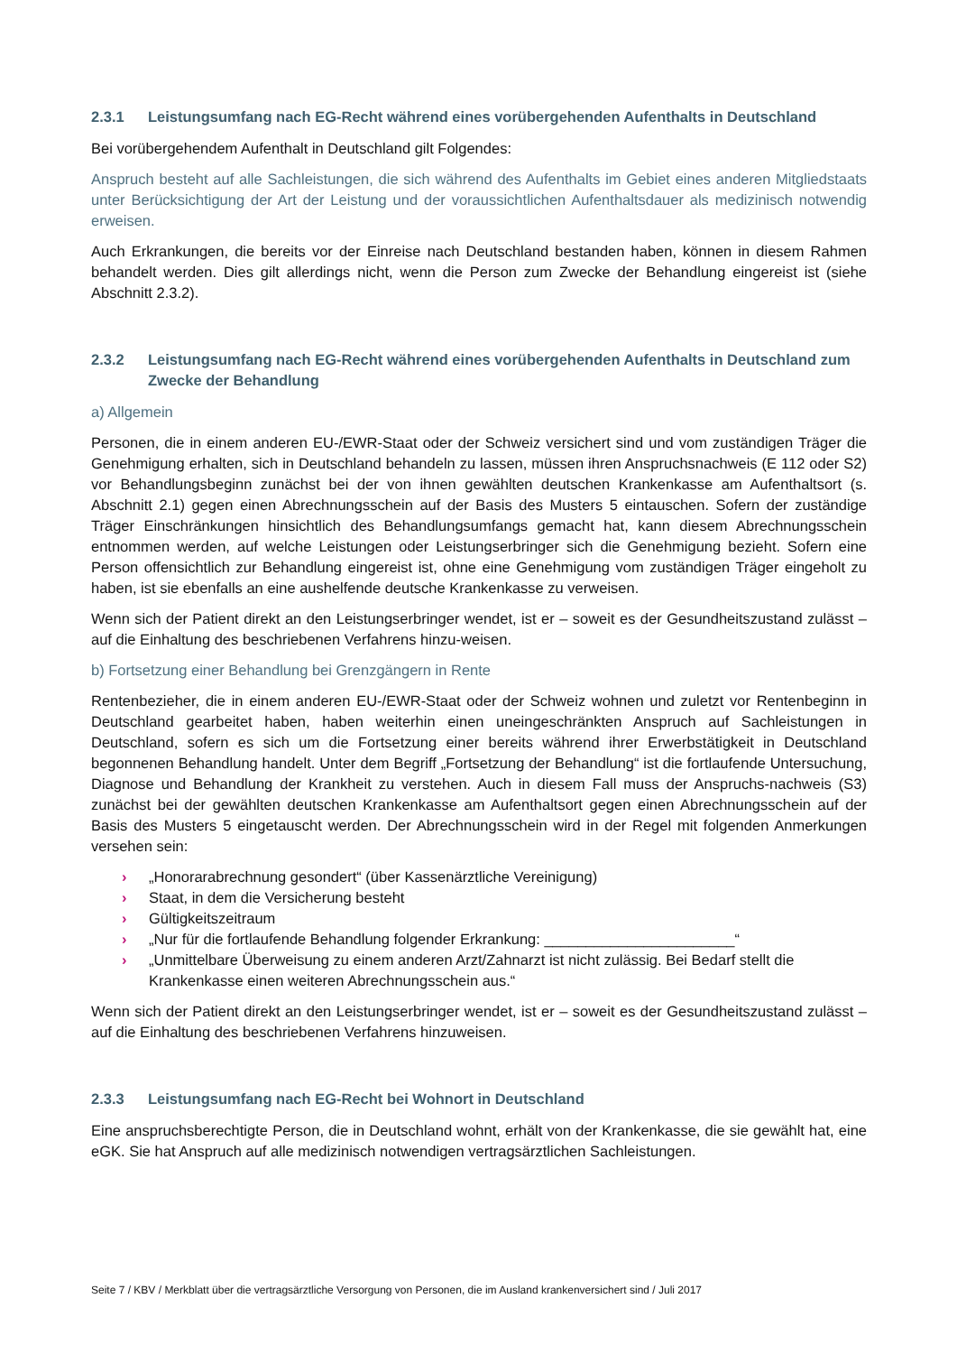2.3.1 Leistungsumfang nach EG-Recht während eines vorübergehenden Aufenthalts in Deutschland
Bei vorübergehendem Aufenthalt in Deutschland gilt Folgendes:
Anspruch besteht auf alle Sachleistungen, die sich während des Aufenthalts im Gebiet eines anderen Mitgliedstaats unter Berücksichtigung der Art der Leistung und der voraussichtlichen Aufenthaltsdauer als medizinisch notwendig erweisen.
Auch Erkrankungen, die bereits vor der Einreise nach Deutschland bestanden haben, können in diesem Rahmen behandelt werden. Dies gilt allerdings nicht, wenn die Person zum Zwecke der Behandlung eingereist ist (siehe Abschnitt 2.3.2).
2.3.2 Leistungsumfang nach EG-Recht während eines vorübergehenden Aufenthalts in Deutschland zum Zwecke der Behandlung
a) Allgemein
Personen, die in einem anderen EU-/EWR-Staat oder der Schweiz versichert sind und vom zuständigen Träger die Genehmigung erhalten, sich in Deutschland behandeln zu lassen, müssen ihren Anspruchsnachweis (E 112 oder S2) vor Behandlungsbeginn zunächst bei der von ihnen gewählten deutschen Krankenkasse am Aufenthaltsort (s. Abschnitt 2.1) gegen einen Abrechnungsschein auf der Basis des Musters 5 eintauschen. Sofern der zuständige Träger Einschränkungen hinsichtlich des Behandlungsumfangs gemacht hat, kann diesem Abrechnungsschein entnommen werden, auf welche Leistungen oder Leistungserbringer sich die Genehmigung bezieht. Sofern eine Person offensichtlich zur Behandlung eingereist ist, ohne eine Genehmigung vom zuständigen Träger eingeholt zu haben, ist sie ebenfalls an eine aushelfende deutsche Krankenkasse zu verweisen.
Wenn sich der Patient direkt an den Leistungserbringer wendet, ist er – soweit es der Gesundheitszustand zulässt – auf die Einhaltung des beschriebenen Verfahrens hinzu-weisen.
b) Fortsetzung einer Behandlung bei Grenzgängern in Rente
Rentenbezieher, die in einem anderen EU-/EWR-Staat oder der Schweiz wohnen und zuletzt vor Rentenbeginn in Deutschland gearbeitet haben, haben weiterhin einen uneingeschränkten Anspruch auf Sachleistungen in Deutschland, sofern es sich um die Fortsetzung einer bereits während ihrer Erwerbstätigkeit in Deutschland begonnenen Behandlung handelt. Unter dem Begriff „Fortsetzung der Behandlung“ ist die fortlaufende Untersuchung, Diagnose und Behandlung der Krankheit zu verstehen. Auch in diesem Fall muss der Anspruchs-nachweis (S3) zunächst bei der gewählten deutschen Krankenkasse am Aufenthaltsort gegen einen Abrechnungsschein auf der Basis des Musters 5 eingetauscht werden. Der Abrechnungsschein wird in der Regel mit folgenden Anmerkungen versehen sein:
› „Honorarabrechnung gesondert“ (über Kassenärztliche Vereinigung)
› Staat, in dem die Versicherung besteht
› Gültigkeitszeitraum
› „Nur für die fortlaufende Behandlung folgender Erkrankung: _______________________“
› „Unmittelbare Überweisung zu einem anderen Arzt/Zahnarzt ist nicht zulässig. Bei Bedarf stellt die Krankenkasse einen weiteren Abrechnungsschein aus.“
Wenn sich der Patient direkt an den Leistungserbringer wendet, ist er – soweit es der Gesundheitszustand zulässt – auf die Einhaltung des beschriebenen Verfahrens hinzuweisen.
2.3.3 Leistungsumfang nach EG-Recht bei Wohnort in Deutschland
Eine anspruchsberechtigte Person, die in Deutschland wohnt, erhält von der Krankenkasse, die sie gewählt hat, eine eGK. Sie hat Anspruch auf alle medizinisch notwendigen vertragsärztlichen Sachleistungen.
Seite 7 / KBV / Merkblatt über die vertragsärztliche Versorgung von Personen, die im Ausland krankenversichert sind / Juli 2017